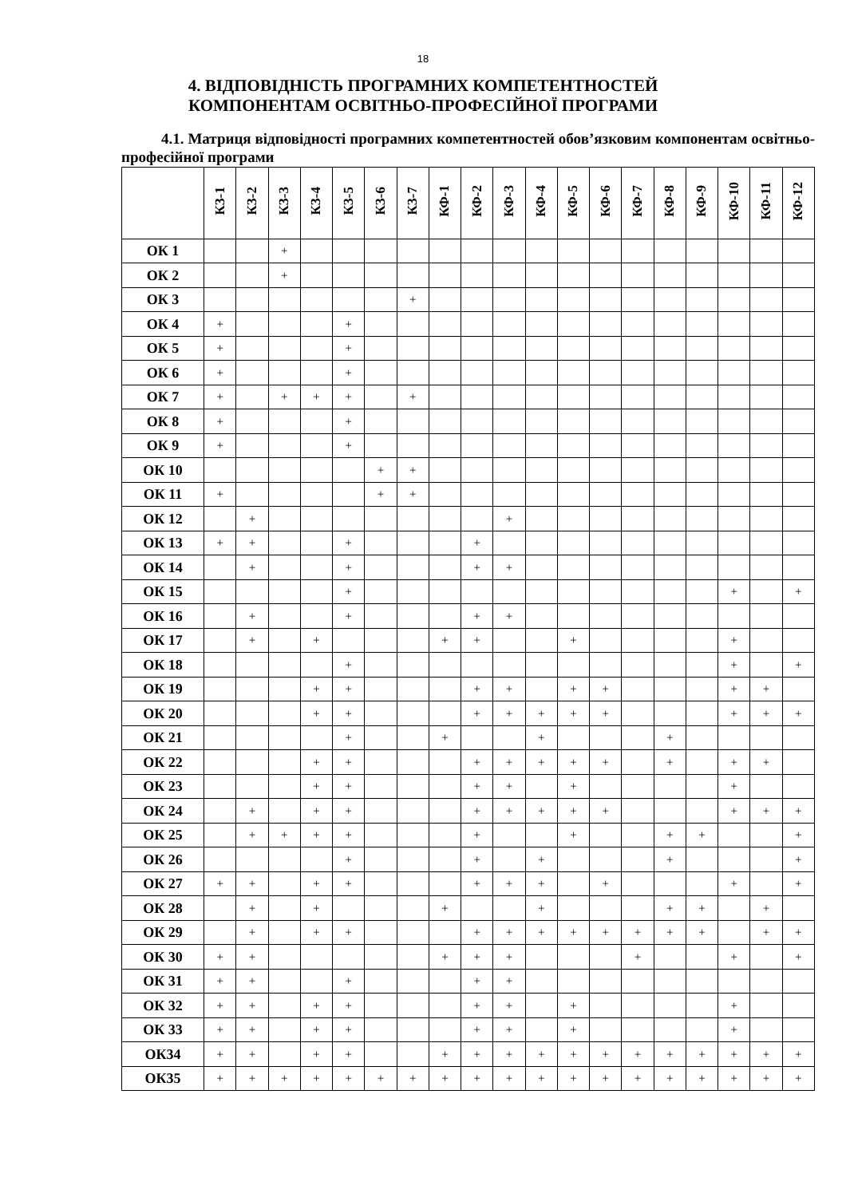18
4. ВІДПОВІДНІСТЬ ПРОГРАМНИХ КОМПЕТЕНТНОСТЕЙ
КОМПОНЕНТАМ ОСВІТНЬО-ПРОФЕСІЙНОЇ ПРОГРАМИ
4.1. Матриця відповідності програмних компетентностей обов’язковим компонентам освітньо-професійної програми
| | КЗ-1 | КЗ-2 | КЗ-3 | КЗ-4 | КЗ-5 | КЗ-6 | КЗ-7 | КФ-1 | КФ-2 | КФ-3 | КФ-4 | КФ-5 | КФ-6 | КФ-7 | КФ-8 | КФ-9 | КФ-10 | КФ-11 | КФ-12 |
| --- | --- | --- | --- | --- | --- | --- | --- | --- | --- | --- | --- | --- | --- | --- | --- | --- | --- | --- | --- |
| ОК 1 | | | + | | | | | | | | | | | | | | | | |
| ОК 2 | | | + | | | | | | | | | | | | | | | | |
| ОК 3 | | | | | | | + | | | | | | | | | | | | |
| ОК 4 | + | | | | + | | | | | | | | | | | | | | |
| ОК 5 | + | | | | + | | | | | | | | | | | | | | |
| ОК 6 | + | | | | + | | | | | | | | | | | | | | |
| ОК 7 | + | | + | + | + | | + | | | | | | | | | | | | |
| ОК 8 | + | | | | + | | | | | | | | | | | | | | |
| ОК 9 | + | | | | + | | | | | | | | | | | | | | |
| ОК 10 | | | | | | + | + | | | | | | | | | | | | |
| ОК 11 | + | | | | | + | + | | | | | | | | | | | | |
| ОК 12 | | + | | | | | | | | + | | | | | | | | | |
| ОК 13 | + | + | | | + | | | | + | | | | | | | | | | |
| ОК 14 | | + | | | + | | | | + | + | | | | | | | | | |
| ОК 15 | | | | | + | | | | | | | | | | | | + | | + |
| ОК 16 | | + | | | + | | | | + | + | | | | | | | | | |
| ОК 17 | | + | | + | | | | + | + | | | + | | | | | + | | |
| ОК 18 | | | | | + | | | | | | | | | | | | + | | + |
| ОК 19 | | | | + | + | | | | + | + | | + | + | | | | + | + | |
| ОК 20 | | | | + | + | | | | + | + | + | + | + | | | | + | + | + |
| ОК 21 | | | | | + | | | + | | | + | | | | + | | | | |
| ОК 22 | | | | + | + | | | | + | + | + | + | + | | + | | + | + | |
| ОК 23 | | | | + | + | | | | + | + | | + | | | | | + | | |
| ОК 24 | | + | | + | + | | | | + | + | + | + | + | | | | + | + | + |
| ОК 25 | | + | + | + | + | | | | + | | | + | | | + | + | | | + |
| ОК 26 | | | | | + | | | | + | | + | | | | + | | | | + |
| ОК 27 | + | + | | + | + | | | | + | + | + | | + | | | | + | | + |
| ОК 28 | | + | | + | | | | + | | | + | | | | + | + | | + | |
| ОК 29 | | + | | + | + | | | | + | + | + | + | + | + | + | + | | + | + |
| ОК 30 | + | + | | | | | | + | + | + | | | | + | | | + | | + |
| ОК 31 | + | + | | | + | | | | + | + | | | | | | | | | |
| ОК 32 | + | + | | + | + | | | | + | + | | + | | | | | + | | |
| ОК 33 | + | + | | + | + | | | | + | + | | + | | | | | + | | |
| ОК34 | + | + | | + | + | | | + | + | + | + | + | + | + | + | + | + | + | + |
| ОК35 | + | + | + | + | + | + | + | + | + | + | + | + | + | + | + | + | + | + | + |